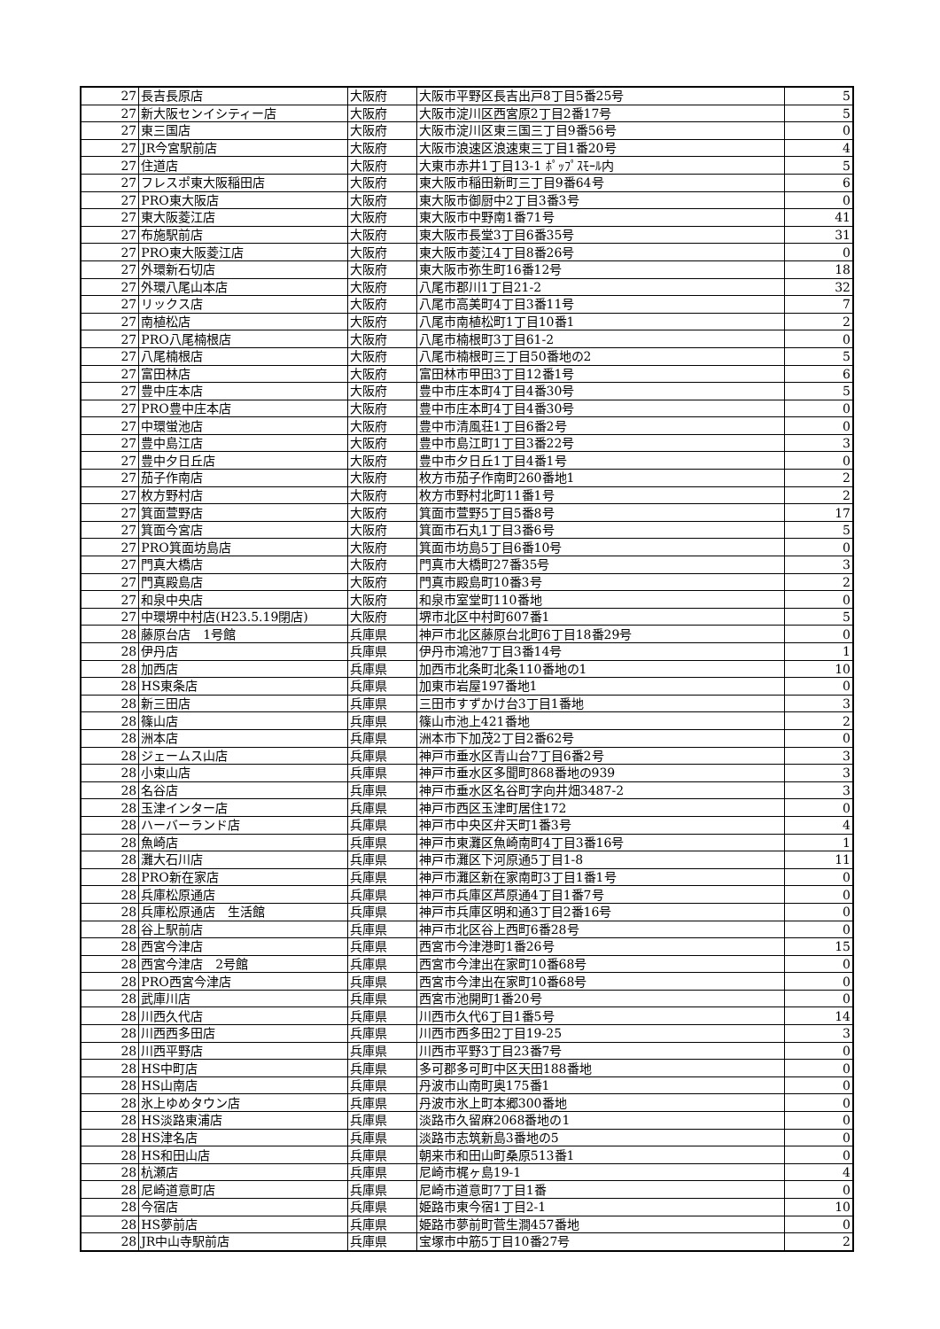| 27 | 長吉長原店 | 大阪府 | 大阪市平野区長吉出戸8丁目5番25号 | 5 |
| 27 | 新大阪センイシティー店 | 大阪府 | 大阪市淀川区西宮原2丁目2番17号 | 5 |
| 27 | 東三国店 | 大阪府 | 大阪市淀川区東三国三丁目9番56号 | 0 |
| 27 | JR今宮駅前店 | 大阪府 | 大阪市浪速区浪速東三丁目1番20号 | 4 |
| 27 | 住道店 | 大阪府 | 大東市赤井1丁目13-1 ﾎﾟｯﾌﾟｽﾓｰﾙ内 | 5 |
| 27 | フレスポ東大阪稲田店 | 大阪府 | 東大阪市稲田新町三丁目9番64号 | 6 |
| 27 | PRO東大阪店 | 大阪府 | 東大阪市御厨中2丁目3番3号 | 0 |
| 27 | 東大阪菱江店 | 大阪府 | 東大阪市中野南1番71号 | 41 |
| 27 | 布施駅前店 | 大阪府 | 東大阪市長堂3丁目6番35号 | 31 |
| 27 | PRO東大阪菱江店 | 大阪府 | 東大阪市菱江4丁目8番26号 | 0 |
| 27 | 外環新石切店 | 大阪府 | 東大阪市弥生町16番12号 | 18 |
| 27 | 外環八尾山本店 | 大阪府 | 八尾市郡川1丁目21-2 | 32 |
| 27 | リックス店 | 大阪府 | 八尾市高美町4丁目3番11号 | 7 |
| 27 | 南植松店 | 大阪府 | 八尾市南植松町1丁目10番1 | 2 |
| 27 | PRO八尾楠根店 | 大阪府 | 八尾市楠根町3丁目61-2 | 0 |
| 27 | 八尾楠根店 | 大阪府 | 八尾市楠根町三丁目50番地の2 | 5 |
| 27 | 富田林店 | 大阪府 | 富田林市甲田3丁目12番1号 | 6 |
| 27 | 豊中庄本店 | 大阪府 | 豊中市庄本町4丁目4番30号 | 5 |
| 27 | PRO豊中庄本店 | 大阪府 | 豊中市庄本町4丁目4番30号 | 0 |
| 27 | 中環蛍池店 | 大阪府 | 豊中市清風荘1丁目6番2号 | 0 |
| 27 | 豊中島江店 | 大阪府 | 豊中市島江町1丁目3番22号 | 3 |
| 27 | 豊中夕日丘店 | 大阪府 | 豊中市夕日丘1丁目4番1号 | 0 |
| 27 | 茄子作南店 | 大阪府 | 枚方市茄子作南町260番地1 | 2 |
| 27 | 枚方野村店 | 大阪府 | 枚方市野村北町11番1号 | 2 |
| 27 | 箕面萱野店 | 大阪府 | 箕面市萱野5丁目5番8号 | 17 |
| 27 | 箕面今宮店 | 大阪府 | 箕面市石丸1丁目3番6号 | 5 |
| 27 | PRO箕面坊島店 | 大阪府 | 箕面市坊島5丁目6番10号 | 0 |
| 27 | 門真大橋店 | 大阪府 | 門真市大橋町27番35号 | 3 |
| 27 | 門真殿島店 | 大阪府 | 門真市殿島町10番3号 | 2 |
| 27 | 和泉中央店 | 大阪府 | 和泉市室堂町110番地 | 0 |
| 27 | 中環堺中村店(H23.5.19閉店) | 大阪府 | 堺市北区中村町607番1 | 5 |
| 28 | 藤原台店 1号館 | 兵庫県 | 神戸市北区藤原台北町6丁目18番29号 | 0 |
| 28 | 伊丹店 | 兵庫県 | 伊丹市鴻池7丁目3番14号 | 1 |
| 28 | 加西店 | 兵庫県 | 加西市北条町北条110番地の1 | 10 |
| 28 | HS東条店 | 兵庫県 | 加東市岩屋197番地1 | 0 |
| 28 | 新三田店 | 兵庫県 | 三田市すずかけ台3丁目1番地 | 3 |
| 28 | 篠山店 | 兵庫県 | 篠山市池上421番地 | 2 |
| 28 | 洲本店 | 兵庫県 | 洲本市下加茂2丁目2番62号 | 0 |
| 28 | ジェームス山店 | 兵庫県 | 神戸市垂水区青山台7丁目6番2号 | 3 |
| 28 | 小束山店 | 兵庫県 | 神戸市垂水区多聞町868番地の939 | 3 |
| 28 | 名谷店 | 兵庫県 | 神戸市垂水区名谷町字向井畑3487-2 | 3 |
| 28 | 玉津インター店 | 兵庫県 | 神戸市西区玉津町居住172 | 0 |
| 28 | ハーバーランド店 | 兵庫県 | 神戸市中央区弁天町1番3号 | 4 |
| 28 | 魚崎店 | 兵庫県 | 神戸市東灘区魚崎南町4丁目3番16号 | 1 |
| 28 | 灘大石川店 | 兵庫県 | 神戸市灘区下河原通5丁目1-8 | 11 |
| 28 | PRO新在家店 | 兵庫県 | 神戸市灘区新在家南町3丁目1番1号 | 0 |
| 28 | 兵庫松原通店 | 兵庫県 | 神戸市兵庫区芦原通4丁目1番7号 | 0 |
| 28 | 兵庫松原通店 生活館 | 兵庫県 | 神戸市兵庫区明和通3丁目2番16号 | 0 |
| 28 | 谷上駅前店 | 兵庫県 | 神戸市北区谷上西町6番28号 | 0 |
| 28 | 西宮今津店 | 兵庫県 | 西宮市今津港町1番26号 | 15 |
| 28 | 西宮今津店 2号館 | 兵庫県 | 西宮市今津出在家町10番68号 | 0 |
| 28 | PRO西宮今津店 | 兵庫県 | 西宮市今津出在家町10番68号 | 0 |
| 28 | 武庫川店 | 兵庫県 | 西宮市池開町1番20号 | 0 |
| 28 | 川西久代店 | 兵庫県 | 川西市久代6丁目1番5号 | 14 |
| 28 | 川西西多田店 | 兵庫県 | 川西市西多田2丁目19-25 | 3 |
| 28 | 川西平野店 | 兵庫県 | 川西市平野3丁目23番7号 | 0 |
| 28 | HS中町店 | 兵庫県 | 多可郡多可町中区天田188番地 | 0 |
| 28 | HS山南店 | 兵庫県 | 丹波市山南町奥175番1 | 0 |
| 28 | 氷上ゆめタウン店 | 兵庫県 | 丹波市氷上町本郷300番地 | 0 |
| 28 | HS淡路東浦店 | 兵庫県 | 淡路市久留麻2068番地の1 | 0 |
| 28 | HS津名店 | 兵庫県 | 淡路市志筑新島3番地の5 | 0 |
| 28 | HS和田山店 | 兵庫県 | 朝来市和田山町桑原513番1 | 0 |
| 28 | 杭瀬店 | 兵庫県 | 尼崎市梶ヶ島19-1 | 4 |
| 28 | 尼崎道意町店 | 兵庫県 | 尼崎市道意町7丁目1番 | 0 |
| 28 | 今宿店 | 兵庫県 | 姫路市東今宿1丁目2-1 | 10 |
| 28 | HS夢前店 | 兵庫県 | 姫路市夢前町菅生澗457番地 | 0 |
| 28 | JR中山寺駅前店 | 兵庫県 | 宝塚市中筋5丁目10番27号 | 2 |